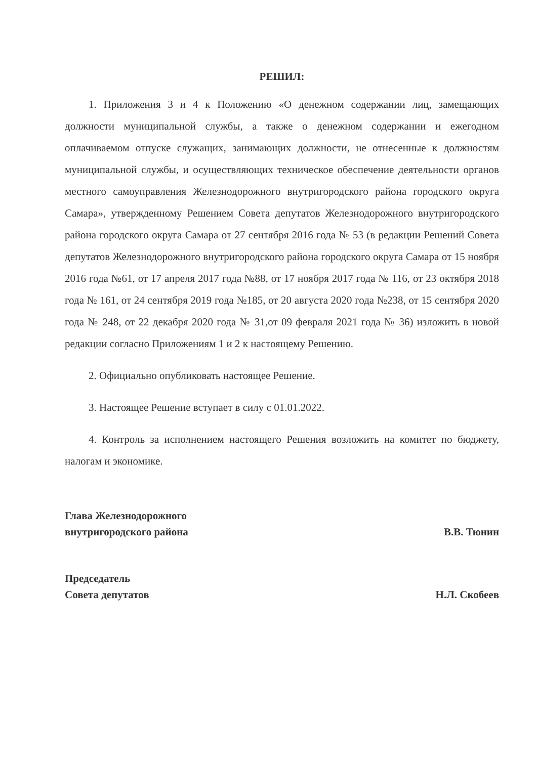РЕШИЛ:
1. Приложения 3 и 4 к Положению «О денежном содержании лиц, замещающих должности муниципальной службы, а также о денежном содержании и ежегодном оплачиваемом отпуске служащих, занимающих должности, не отнесенные к должностям муниципальной службы, и осуществляющих техническое обеспечение деятельности органов местного самоуправления Железнодорожного внутригородского района городского округа Самара», утвержденному Решением Совета депутатов Железнодорожного внутригородского района городского округа Самара от 27 сентября 2016 года № 53 (в редакции Решений Совета депутатов Железнодорожного внутригородского района городского округа Самара от 15 ноября 2016 года №61, от 17 апреля 2017 года №88, от 17 ноября 2017 года № 116, от 23 октября 2018 года № 161, от 24 сентября 2019 года №185, от 20 августа 2020 года №238, от 15 сентября 2020 года № 248, от 22 декабря 2020 года № 31,от 09 февраля 2021 года № 36) изложить в новой редакции согласно Приложениям 1 и 2 к настоящему Решению.
2. Официально опубликовать настоящее Решение.
3. Настоящее Решение вступает в силу с 01.01.2022.
4. Контроль за исполнением настоящего Решения возложить на комитет по бюджету, налогам и экономике.
Глава Железнодорожного
внутригородского района
В.В. Тюнин
Председатель
Совета депутатов
Н.Л. Скобеев